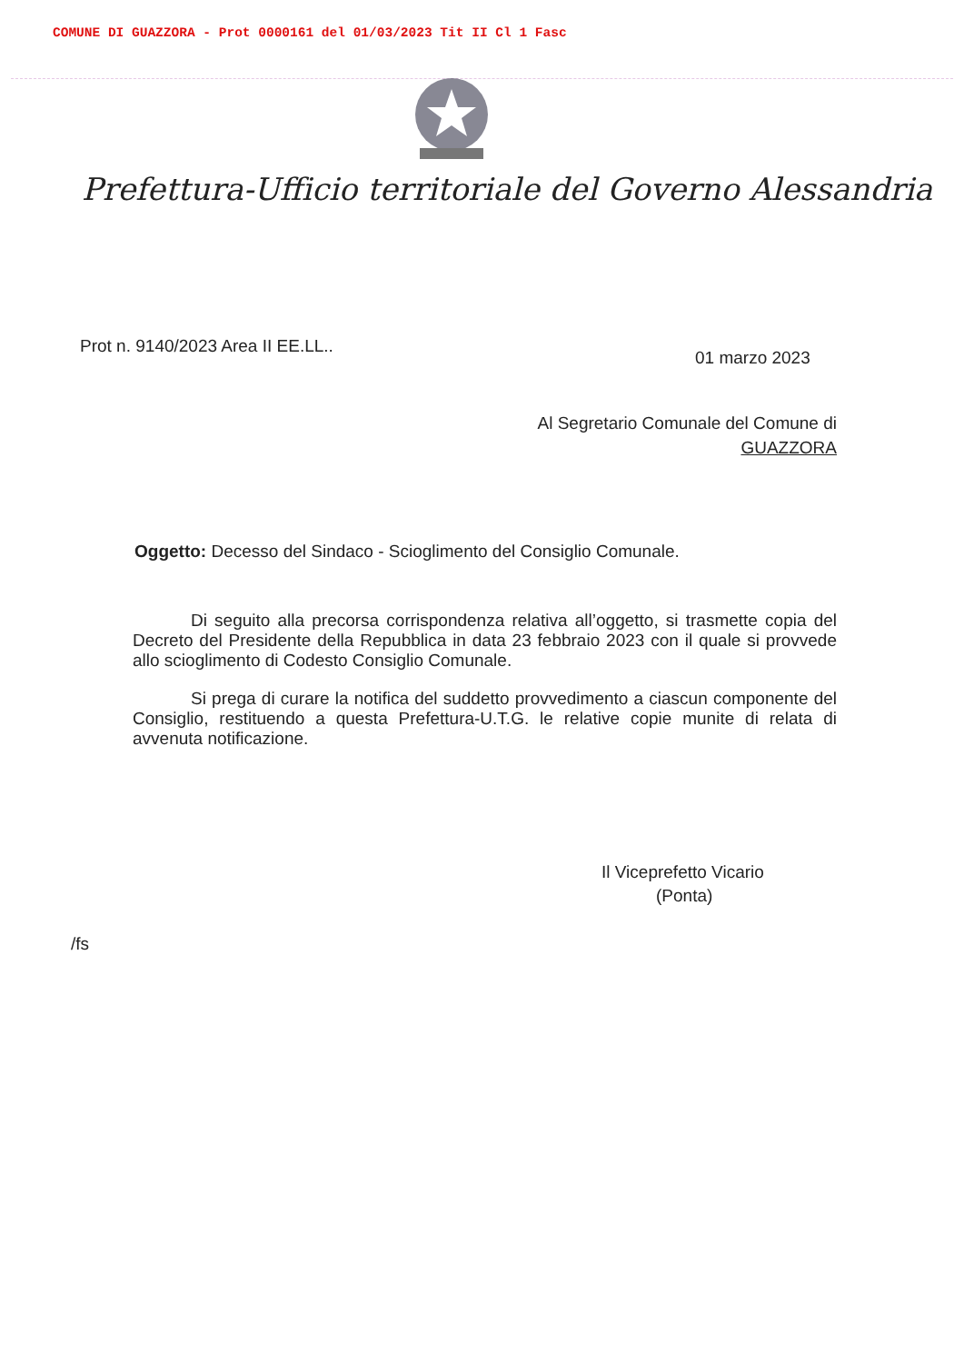COMUNE DI GUAZZORA - Prot 0000161 del 01/03/2023 Tit II Cl 1 Fasc
Prefettura-Ufficio territoriale del Governo Alessandria
Prot n. 9140/2023 Area II EE.LL..
01 marzo 2023
Al Segretario Comunale del Comune di
GUAZZORA
Oggetto: Decesso del Sindaco - Scioglimento del Consiglio Comunale.
Di seguito alla precorsa corrispondenza relativa all’oggetto, si trasmette copia del Decreto del Presidente della Repubblica in data 23 febbraio 2023 con il quale si provvede allo scioglimento di Codesto Consiglio Comunale.
Si prega di curare la notifica del suddetto provvedimento a ciascun componente del Consiglio, restituendo a questa Prefettura-U.T.G. le relative copie munite di relata di avvenuta notificazione.
Il Viceprefetto Vicario
(Ponta)
/fs